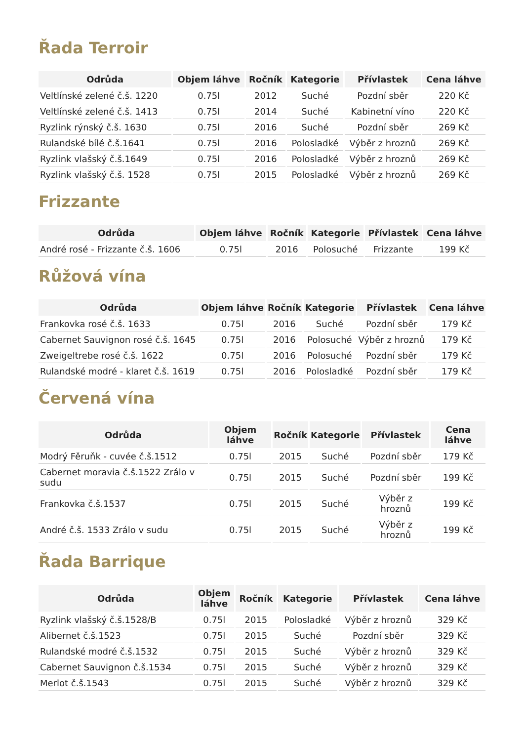Řada Terroir
| Odrůda | Objem láhve | Ročník | Kategorie | Přívlastek | Cena láhve |
| --- | --- | --- | --- | --- | --- |
| Veltlínské zelené č.š. 1220 | 0.75l | 2012 | Suché | Pozdní sběr | 220 Kč |
| Veltlínské zelené č.š. 1413 | 0.75l | 2014 | Suché | Kabinetní víno | 220 Kč |
| Ryzlink rýnský č.š. 1630 | 0.75l | 2016 | Suché | Pozdní sběr | 269 Kč |
| Rulandské bílé č.š.1641 | 0.75l | 2016 | Polosladké | Výběr z hroznů | 269 Kč |
| Ryzlink vlašský č.š.1649 | 0.75l | 2016 | Polosladké | Výběr z hroznů | 269 Kč |
| Ryzlink vlašský č.š. 1528 | 0.75l | 2015 | Polosladké | Výběr z hroznů | 269 Kč |
Frizzante
| Odrůda | Objem láhve | Ročník | Kategorie | Přívlastek | Cena láhve |
| --- | --- | --- | --- | --- | --- |
| André rosé - Frizzante č.š. 1606 | 0.75l | 2016 | Polosuché | Frizzante | 199 Kč |
Růžová vína
| Odrůda | Objem láhve | Ročník | Kategorie | Přívlastek | Cena láhve |
| --- | --- | --- | --- | --- | --- |
| Frankovka rosé č.š. 1633 | 0.75l | 2016 | Suché | Pozdní sběr | 179 Kč |
| Cabernet Sauvignon rosé č.š. 1645 | 0.75l | 2016 | Polosuché | Výběr z hroznů | 179 Kč |
| Zweigeltrebe rosé č.š. 1622 | 0.75l | 2016 | Polosuché | Pozdní sběr | 179 Kč |
| Rulandské modré - klaret č.š. 1619 | 0.75l | 2016 | Polosladké | Pozdní sběr | 179 Kč |
Červená vína
| Odrůda | Objem láhve | Ročník | Kategorie | Přívlastek | Cena láhve |
| --- | --- | --- | --- | --- | --- |
| Modrý Fěruňk - cuvée č.š.1512 | 0.75l | 2015 | Suché | Pozdní sběr | 179 Kč |
| Cabernet moravia č.š.1522 Zrálo v sudu | 0.75l | 2015 | Suché | Pozdní sběr | 199 Kč |
| Frankovka č.š.1537 | 0.75l | 2015 | Suché | Výběr z hroznů | 199 Kč |
| André č.š. 1533 Zrálo v sudu | 0.75l | 2015 | Suché | Výběr z hroznů | 199 Kč |
Řada Barrique
| Odrůda | Objem láhve | Ročník | Kategorie | Přívlastek | Cena láhve |
| --- | --- | --- | --- | --- | --- |
| Ryzlink vlašský č.š.1528/B | 0.75l | 2015 | Polosladké | Výběr z hroznů | 329 Kč |
| Alibernet č.š.1523 | 0.75l | 2015 | Suché | Pozdní sběr | 329 Kč |
| Rulandské modré č.š.1532 | 0.75l | 2015 | Suché | Výběr z hroznů | 329 Kč |
| Cabernet Sauvignon č.š.1534 | 0.75l | 2015 | Suché | Výběr z hroznů | 329 Kč |
| Merlot č.š.1543 | 0.75l | 2015 | Suché | Výběr z hroznů | 329 Kč |